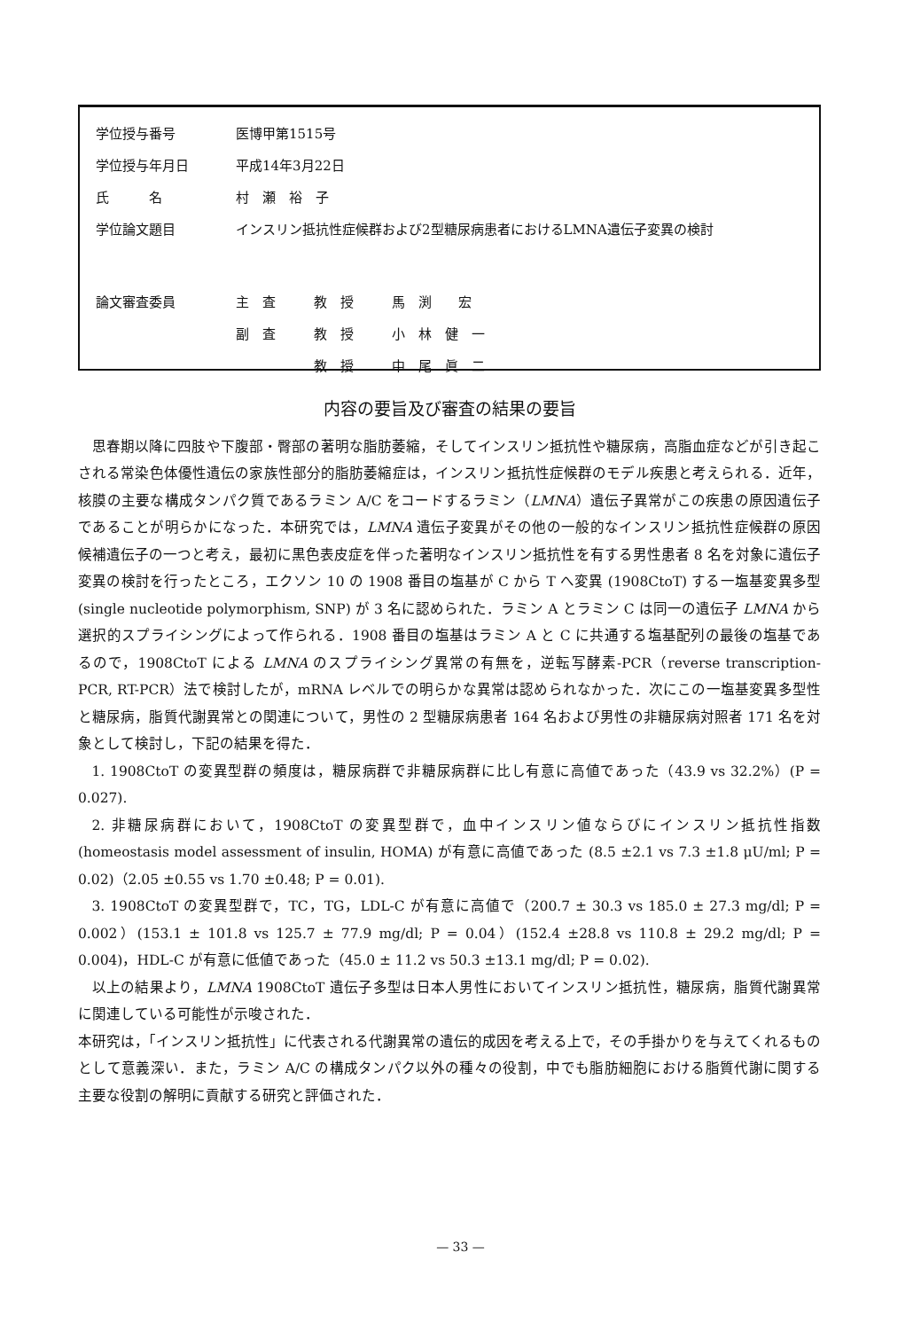| 学位授与番号 | 医博甲第1515号 | | |
| 学位授与年月日 | 平成14年3月22日 | | |
| 氏 名 | 村 瀬 裕 子 | | |
| 学位論文題目 | インスリン抵抗性症候群および2型糖尿病患者におけるLMNA遺伝子変異の検討 | | |
| 論文審査委員 | 主 査 | 教 授 | 馬 渕 宏 |
| | 副 査 | 教 授 | 小 林 健 一 |
| | | 教 授 | 中 尾 眞 二 |
内容の要旨及び審査の結果の要旨
思春期以降に四肢や下腹部・臀部の著明な脂肪萎縮，そしてインスリン抵抗性や糖尿病，高脂血症などが引き起こされる常染色体優性遺伝の家族性部分的脂肪萎縮症は，インスリン抵抗性症候群のモデル疾患と考えられる．近年，核膜の主要な構成タンパク質であるラミン A/C をコードするラミン（LMNA）遺伝子異常がこの疾患の原因遺伝子であることが明らかになった．本研究では，LMNA 遺伝子変異がその他の一般的なインスリン抵抗性症候群の原因候補遺伝子の一つと考え，最初に黒色表皮症を伴った著明なインスリン抵抗性を有する男性患者 8 名を対象に遺伝子変異の検討を行ったところ，エクソン 10 の 1908 番目の塩基が C から T へ変異 (1908CtoT) する一塩基変異多型 (single nucleotide polymorphism, SNP) が 3 名に認められた．ラミン A とラミン C は同一の遺伝子 LMNA から選択的スプライシングによって作られる．1908 番目の塩基はラミン A と C に共通する塩基配列の最後の塩基であるので，1908CtoT による LMNA のスプライシング異常の有無を，逆転写酵素-PCR（reverse transcription-PCR, RT-PCR）法で検討したが，mRNA レベルでの明らかな異常は認められなかった．次にこの一塩基変異多型性と糖尿病，脂質代謝異常との関連について，男性の 2 型糖尿病患者 164 名および男性の非糖尿病対照者 171 名を対象として検討し，下記の結果を得た．
1. 1908CtoT の変異型群の頻度は，糖尿病群で非糖尿病群に比し有意に高値であった（43.9 vs 32.2%）(P = 0.027).
2. 非糖尿病群において，1908CtoT の変異型群で，血中インスリン値ならびにインスリン抵抗性指数 (homeostasis model assessment of insulin, HOMA) が有意に高値であった (8.5 ±2.1 vs 7.3 ±1.8 μU/ml; P = 0.02)（2.05 ±0.55 vs 1.70 ±0.48; P = 0.01).
3. 1908CtoT の変異型群で，TC，TG，LDL-C が有意に高値で（200.7 ± 30.3 vs 185.0 ± 27.3 mg/dl; P = 0.002）(153.1 ± 101.8 vs 125.7 ± 77.9 mg/dl; P = 0.04）(152.4 ±28.8 vs 110.8 ± 29.2 mg/dl; P = 0.004)，HDL-C が有意に低値であった（45.0 ± 11.2 vs 50.3 ±13.1 mg/dl; P = 0.02).
以上の結果より，LMNA 1908CtoT 遺伝子多型は日本人男性においてインスリン抵抗性，糖尿病，脂質代謝異常に関連している可能性が示唆された．
本研究は，「インスリン抵抗性」に代表される代謝異常の遺伝的成因を考える上で，その手掛かりを与えてくれるものとして意義深い．また，ラミン A/C の構成タンパク以外の種々の役割，中でも脂肪細胞における脂質代謝に関する主要な役割の解明に貢献する研究と評価された．
— 33 —